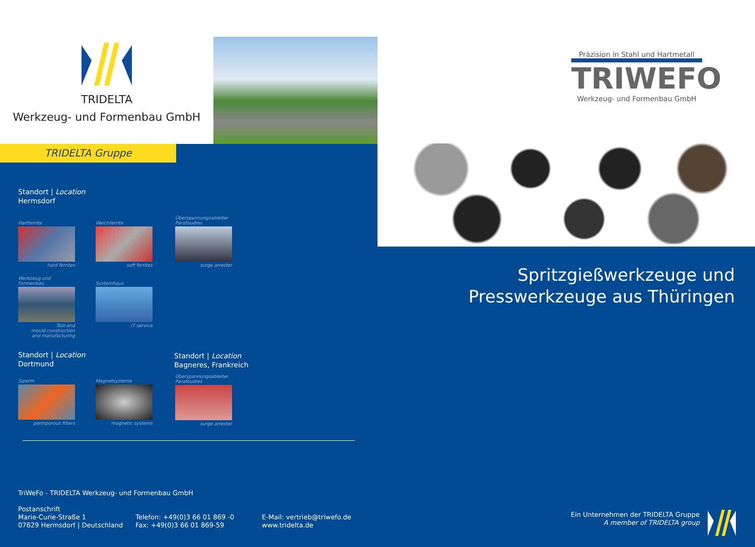TRIDELTA
Werkzeug- und Formenbau GmbH
TRIDELTA Gruppe
Standort | Location
Hermsdorf
Hartferrite
hard ferrites
Weichferrite
soft ferrites
Überspannungsableiter
Parafoudres
surge arrester
Werkzeug und
Formenbau
Tool and
mould construction
and manufacturing
Systemhaus
IT service
Standort | Location
Dortmund
Standort | Location
Bagneres, Frankreich
Siperm
permporous filters
Magnetsysteme
magnetic systems
Überspannungsableiter
Parafoudres
surge arrester
TriWeFo - TRIDELTA Werkzeug- und Formenbau GmbH
Postanschrift
Marie-Curie-Straße 1
07629 Hermsdorf | Deutschland
Telefon: +49(0)3 66 01 869 -0
Fax: +49(0)3 66 01 869-59
E-Mail: vertrieb@triwefo.de
www.tridelta.de
Präzision in Stahl und Hartmetall
TRIWEFO
Werkzeug- und Formenbau GmbH
Spritzgießwerkzeuge und
Presswerkzeuge aus Thüringen
Ein Unternehmen der TRIDELTA Gruppe
A member of TRIDELTA group